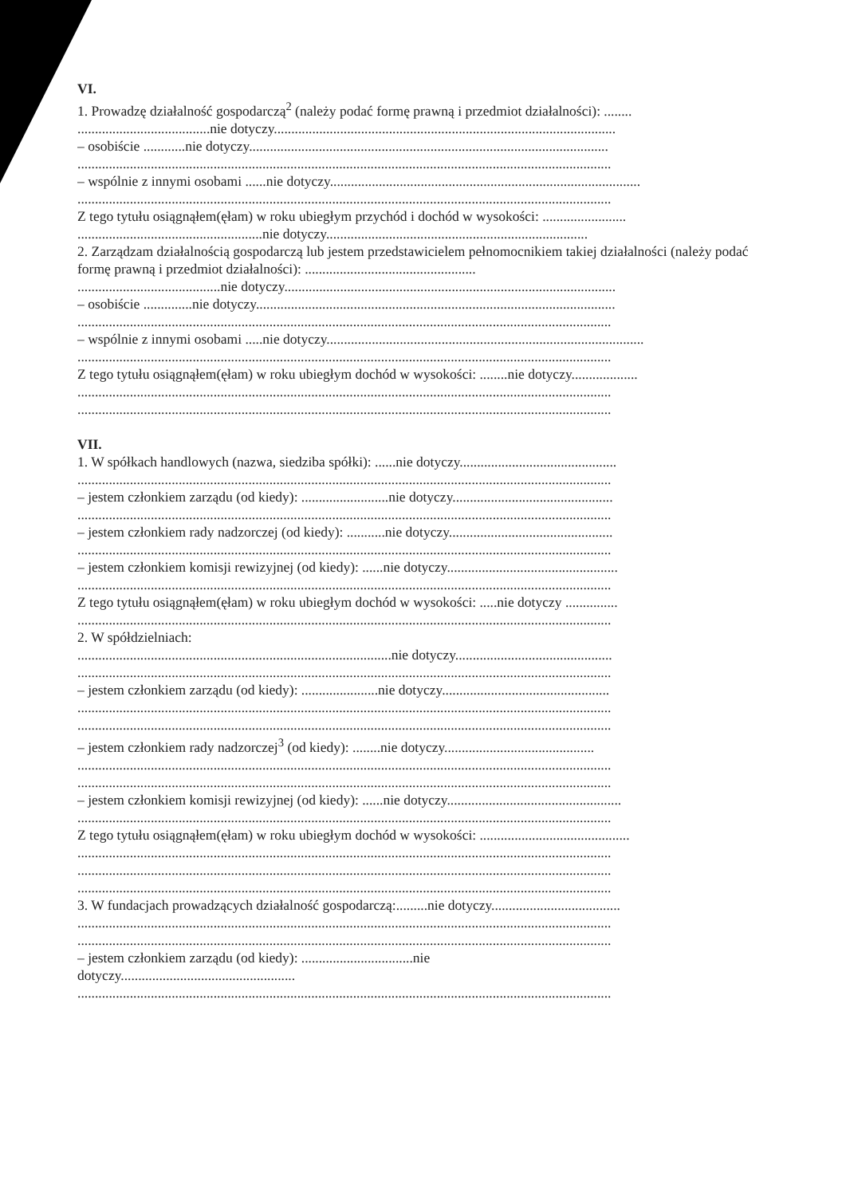VI.
1. Prowadzę działalność gospodarczą<sup>2</sup> (należy podać formę prawną i przedmiot działalności): ........
......................................nie dotyczy..................................................................................................
– osobiście ............nie dotyczy.......................................................................................................
.........................................................................................................................................................
– wspólnie z innymi osobami ......nie dotyczy.........................................................................................
.........................................................................................................................................................
Z tego tytułu osiągnąłem(ęłam) w roku ubiegłym przychód i dochód w wysokości: ........................
.....................................................nie dotyczy...........................................................................
2. Zarządzam działalnością gospodarczą lub jestem przedstawicielem pełnomocnikiem takiej działalności (należy podać formę prawną i przedmiot działalności): .................................................
.........................................nie dotyczy...............................................................................................
– osobiście ..............nie dotyczy.......................................................................................................
.........................................................................................................................................................
– wspólnie z innymi osobami .....nie dotyczy...........................................................................................
.........................................................................................................................................................
Z tego tytułu osiągnąłem(ęłam) w roku ubiegłym dochód w wysokości: ........nie dotyczy...................
.........................................................................................................................................................
.........................................................................................................................................................
VII.
1. W spółkach handlowych (nazwa, siedziba spółki): ......nie dotyczy.............................................
.........................................................................................................................................................
– jestem członkiem zarządu (od kiedy): .........................nie dotyczy..............................................
.........................................................................................................................................................
– jestem członkiem rady nadzorczej (od kiedy): ...........nie dotyczy...............................................
.........................................................................................................................................................
– jestem członkiem komisji rewizyjnej (od kiedy): ......nie dotyczy.................................................
.........................................................................................................................................................
Z tego tytułu osiągnąłem(ęłam) w roku ubiegłym dochód w wysokości: .....nie dotyczy ...............
.........................................................................................................................................................
2. W spółdzielniach:
..........................................................................................nie dotyczy.............................................
.........................................................................................................................................................
– jestem członkiem zarządu (od kiedy): ......................nie dotyczy................................................
.........................................................................................................................................................
.........................................................................................................................................................
– jestem członkiem rady nadzorczej<sup>3</sup> (od kiedy): ........nie dotyczy...........................................
.........................................................................................................................................................
.........................................................................................................................................................
– jestem członkiem komisji rewizyjnej (od kiedy): ......nie dotyczy..................................................
.........................................................................................................................................................
Z tego tytułu osiągnąłem(ęłam) w roku ubiegłym dochód w wysokości: ...........................................
.........................................................................................................................................................
.........................................................................................................................................................
.........................................................................................................................................................
3. W fundacjach prowadzących działalność gospodarczą:.........nie dotyczy.....................................
.........................................................................................................................................................
.........................................................................................................................................................
– jestem członkiem zarządu (od kiedy): ................................nie
dotyczy..................................................
.........................................................................................................................................................